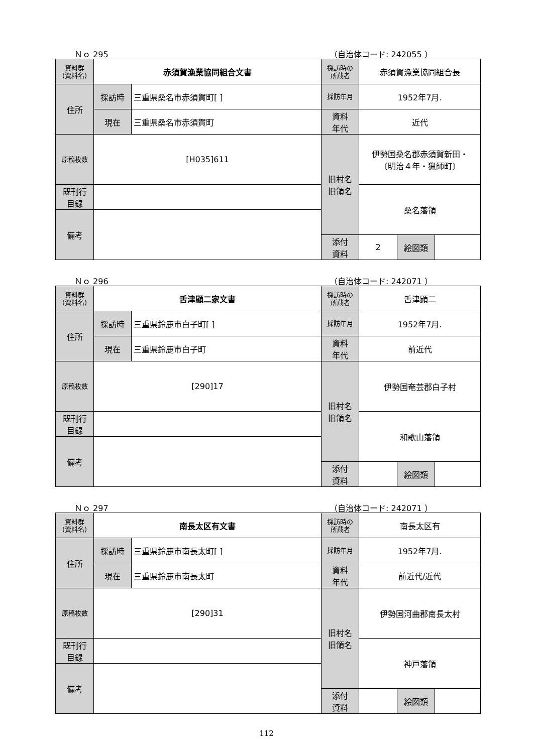Ｎｏ 295 （自治体コード: 242055 ）
| 資料群 (資料名) | 赤須賀漁業協同組合文書 | | 採訪時の 所蔵者 | 赤須賀漁業協同組合長 | | |
| 住所 | 採訪時 | 三重県桑名市赤須賀町[ ] | 採訪年月 | 1952年7月. | | |
| | 現在 | 三重県桑名市赤須賀町 | 資料 年代 | 近代 | | |
| 原稿枚数 | [H035]611 | | 旧村名 旧領名 | 伊勢国桑名郡赤須賀新田・ 〔明治４年・猟師町〕 | | |
| 既刊行 目録 | | | | 桑名藩領 | | |
| 備考 | | | | | | |
| | | | 添付 資料 | 2 | 絵図類 | |
Ｎｏ 296 （自治体コード: 242071 ）
| 資料群 (資料名) | 舌津顯二家文書 | | 採訪時の 所蔵者 | 舌津顕二 | | |
| 住所 | 採訪時 | 三重県鈴鹿市白子町[ ] | 採訪年月 | 1952年7月. | | |
| | 現在 | 三重県鈴鹿市白子町 | 資料 年代 | 前近代 | | |
| 原稿枚数 | [290]17 | | 旧村名 旧領名 | 伊勢国奄芸郡白子村 | | |
| 既刊行 目録 | | | | 和歌山藩領 | | |
| 備考 | | | | | | |
| | | | 添付 資料 | | 絵図類 | |
Ｎｏ 297 （自治体コード: 242071 ）
| 資料群 (資料名) | 南長太区有文書 | | 採訪時の 所蔵者 | 南長太区有 | | |
| 住所 | 採訪時 | 三重県鈴鹿市南長太町[ ] | 採訪年月 | 1952年7月. | | |
| | 現在 | 三重県鈴鹿市南長太町 | 資料 年代 | 前近代/近代 | | |
| 原稿枚数 | [290]31 | | 旧村名 旧領名 | 伊勢国河曲郡南長太村 | | |
| 既刊行 目録 | | | | 神戸藩領 | | |
| 備考 | | | | | | |
| | | | 添付 資料 | | 絵図類 | |
112